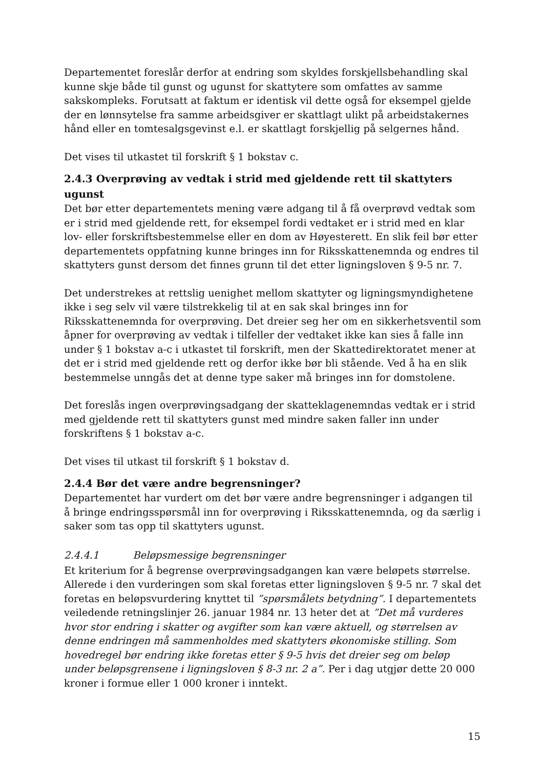Departementet foreslår derfor at endring som skyldes forskjellsbehandling skal kunne skje både til gunst og ugunst for skattytere som omfattes av samme sakskompleks. Forutsatt at faktum er identisk vil dette også for eksempel gjelde der en lønnsytelse fra samme arbeidsgiver er skattlagt ulikt på arbeidstakernes hånd eller en tomtesalgsgevinst e.l. er skattlagt forskjellig på selgernes hånd.
Det vises til utkastet til forskrift § 1 bokstav c.
2.4.3 Overprøving av vedtak i strid med gjeldende rett til skattyters ugunst
Det bør etter departementets mening være adgang til å få overprøvd vedtak som er i strid med gjeldende rett, for eksempel fordi vedtaket er i strid med en klar lov- eller forskriftsbestemmelse eller en dom av Høyesterett. En slik feil bør etter departementets oppfatning kunne bringes inn for Riksskattenemnda og endres til skattyters gunst dersom det finnes grunn til det etter ligningsloven § 9-5 nr. 7.
Det understrekes at rettslig uenighet mellom skattyter og ligningsmyndighetene ikke i seg selv vil være tilstrekkelig til at en sak skal bringes inn for Riksskattenemnda for overprøving. Det dreier seg her om en sikkerhetsventil som åpner for overprøving av vedtak i tilfeller der vedtaket ikke kan sies å falle inn under § 1 bokstav a-c i utkastet til forskrift, men der Skattedirektoratet mener at det er i strid med gjeldende rett og derfor ikke bør bli stående. Ved å ha en slik bestemmelse unngås det at denne type saker må bringes inn for domstolene.
Det foreslås ingen overprøvingsadgang der skatteklagenemndas vedtak er i strid med gjeldende rett til skattyters gunst med mindre saken faller inn under forskriftens § 1 bokstav a-c.
Det vises til utkast til forskrift § 1 bokstav d.
2.4.4 Bør det være andre begrensninger?
Departementet har vurdert om det bør være andre begrensninger i adgangen til å bringe endringsspørsmål inn for overprøving i Riksskattenemnda, og da særlig i saker som tas opp til skattyters ugunst.
2.4.4.1 Beløpsmessige begrensninger
Et kriterium for å begrense overprøvingsadgangen kan være beløpets størrelse. Allerede i den vurderingen som skal foretas etter ligningsloven § 9-5 nr. 7 skal det foretas en beløpsvurdering knyttet til ”spørsmålets betydning”. I departementets veiledende retningslinjer 26. januar 1984 nr. 13 heter det at ”Det må vurderes hvor stor endring i skatter og avgifter som kan være aktuell, og størrelsen av denne endringen må sammenholdes med skattyters økonomiske stilling. Som hovedregel bør endring ikke foretas etter § 9-5 hvis det dreier seg om beløp under beløpsgrensene i ligningsloven § 8-3 nr. 2 a”. Per i dag utgjør dette 20 000 kroner i formue eller 1 000 kroner i inntekt.
15